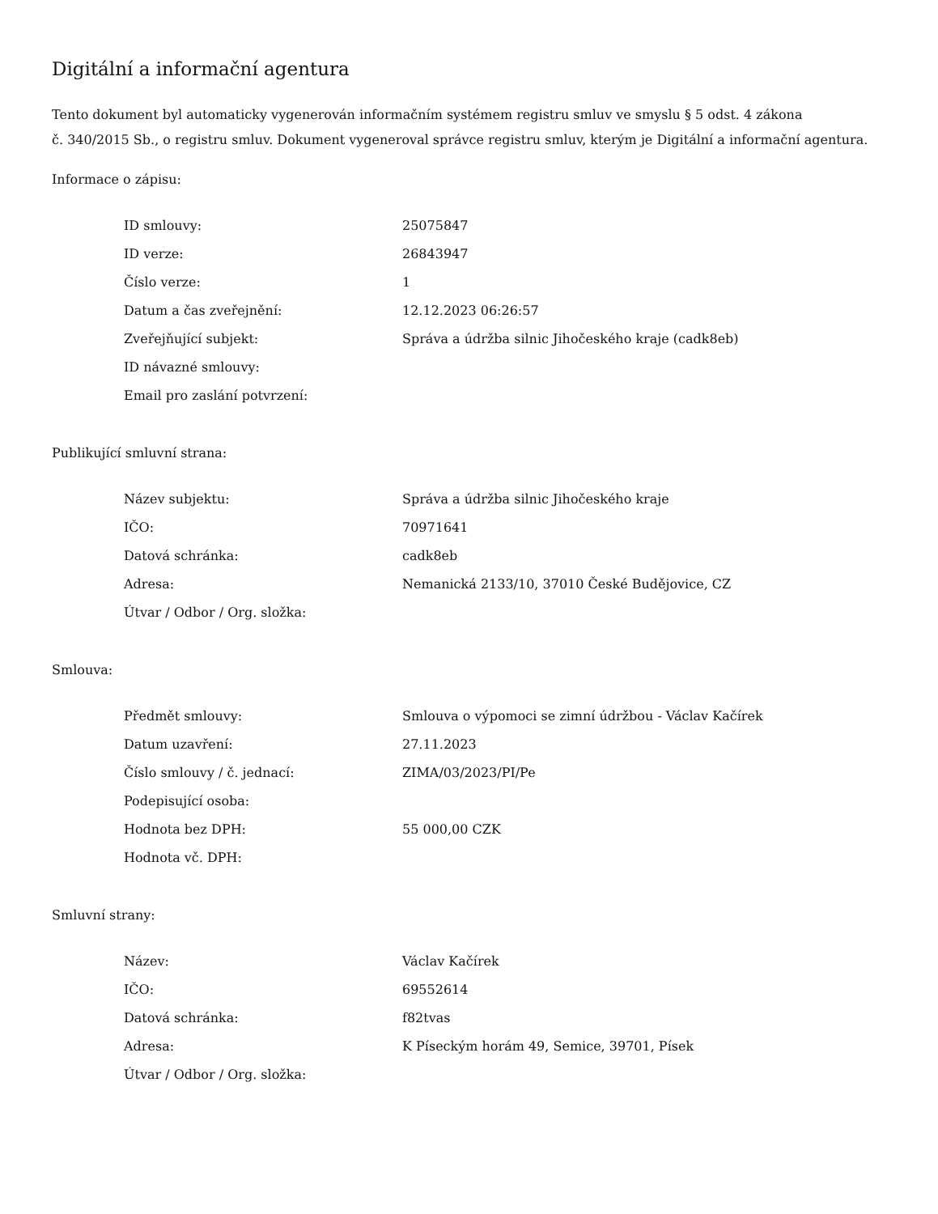Digitální a informační agentura
Tento dokument byl automaticky vygenerován informačním systémem registru smluv ve smyslu § 5 odst. 4 zákona
č. 340/2015 Sb., o registru smluv. Dokument vygeneroval správce registru smluv, kterým je Digitální a informační agentura.
Informace o zápisu:
| ID smlouvy: | 25075847 |
| ID verze: | 26843947 |
| Číslo verze: | 1 |
| Datum a čas zveřejnění: | 12.12.2023 06:26:57 |
| Zveřejňující subjekt: | Správa a údržba silnic Jihočeského kraje (cadk8eb) |
| ID návazné smlouvy: | |
| Email pro zaslání potvrzení: | |
Publikující smluvní strana:
| Název subjektu: | Správa a údržba silnic Jihočeského kraje |
| IČO: | 70971641 |
| Datová schránka: | cadk8eb |
| Adresa: | Nemanická 2133/10, 37010 České Budějovice, CZ |
| Útvar / Odbor / Org. složka: | |
Smlouva:
| Předmět smlouvy: | Smlouva o výpomoci se zimní údržbou - Václav Kačírek |
| Datum uzavření: | 27.11.2023 |
| Číslo smlouvy / č. jednací: | ZIMA/03/2023/PI/Pe |
| Podepisující osoba: | |
| Hodnota bez DPH: | 55 000,00 CZK |
| Hodnota vč. DPH: | |
Smluvní strany:
| Název: | Václav Kačírek |
| IČO: | 69552614 |
| Datová schránka: | f82tvas |
| Adresa: | K Píseckým horám 49, Semice, 39701, Písek |
| Útvar / Odbor / Org. složka: | |